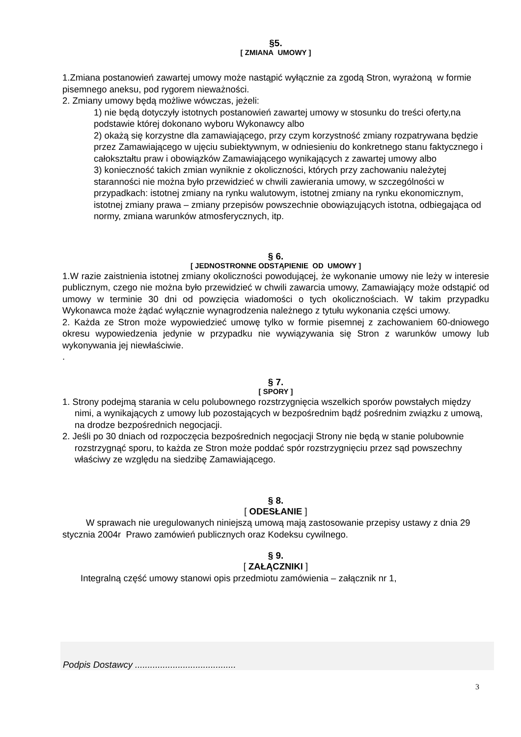§5.
[ ZMIANA UMOWY ]
1.Zmiana postanowień zawartej umowy może nastąpić wyłącznie za zgodą Stron, wyrażoną w formie pisemnego aneksu, pod rygorem nieważności.
2. Zmiany umowy będą możliwe wówczas, jeżeli:
1) nie będą dotyczyły istotnych postanowień zawartej umowy w stosunku do treści oferty,na podstawie której dokonano wyboru Wykonawcy albo
2) okażą się korzystne dla zamawiającego, przy czym korzystność zmiany rozpatrywana będzie przez Zamawiającego w ujęciu subiektywnym, w odniesieniu do konkretnego stanu faktycznego i całokształtu praw i obowiązków Zamawiającego wynikających z zawartej umowy albo
3) konieczność takich zmian wyniknie z okoliczności, których przy zachowaniu należytej staranności nie można było przewidzieć w chwili zawierania umowy, w szczególności w przypadkach: istotnej zmiany na rynku walutowym, istotnej zmiany na rynku ekonomicznym, istotnej zmiany prawa – zmiany przepisów powszechnie obowiązujących istotna, odbiegająca od normy, zmiana warunków atmosferycznych, itp.
§ 6.
[ JEDNOSTRONNE ODSTĄPIENIE OD UMOWY ]
1.W razie zaistnienia istotnej zmiany okoliczności powodującej, że wykonanie umowy nie leży w interesie publicznym, czego nie można było przewidzieć w chwili zawarcia umowy, Zamawiający może odstąpić od umowy w terminie 30 dni od powzięcia wiadomości o tych okolicznościach. W takim przypadku Wykonawca może żądać wyłącznie wynagrodzenia należnego z tytułu wykonania części umowy.
2. Każda ze Stron może wypowiedzieć umowę tylko w formie pisemnej z zachowaniem 60-dniowego okresu wypowiedzenia jedynie w przypadku nie wywiązywania się Stron z warunków umowy lub wykonywania jej niewłaściwie.
.
§ 7.
[ SPORY ]
1. Strony podejmą starania w celu polubownego rozstrzygnięcia wszelkich sporów powstałych między nimi, a wynikających z umowy lub pozostających w bezpośrednim bądź pośrednim związku z umową, na drodze bezpośrednich negocjacji.
2. Jeśli po 30 dniach od rozpoczęcia bezpośrednich negocjacji Strony nie będą w stanie polubownie rozstrzygnąć sporu, to każda ze Stron może poddać spór rozstrzygnięciu przez sąd powszechny właściwy ze względu na siedzibę Zamawiającego.
§ 8.
[ ODESŁANIE ]
W sprawach nie uregulowanych niniejszą umową mają zastosowanie przepisy ustawy z dnia 29 stycznia 2004r Prawo zamówień publicznych oraz Kodeksu cywilnego.
§ 9.
[ ZAŁĄCZNIKI ]
Integralną część umowy stanowi opis przedmiotu zamówienia – załącznik nr 1,
Podpis Dostawcy ........................................
3